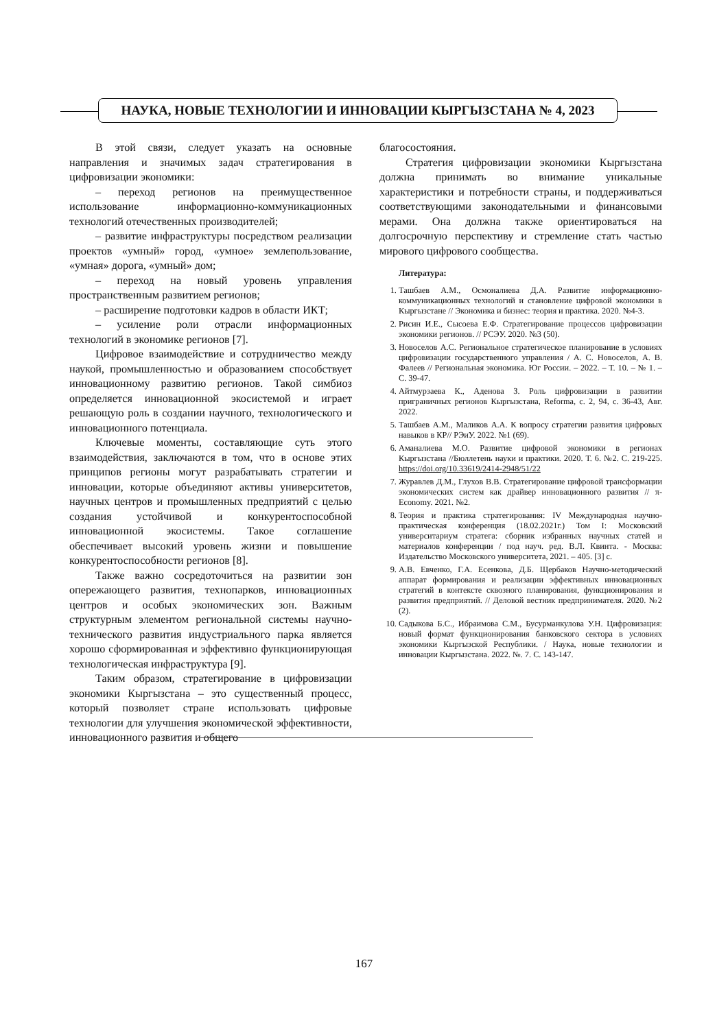НАУКА, НОВЫЕ ТЕХНОЛОГИИ И ИННОВАЦИИ КЫРГЫЗСТАНА № 4, 2023
В этой связи, следует указать на основные направления и значимых задач стратегирования в цифровизации экономики:
– переход регионов на преимущественное использование информационно-коммуникационных технологий отечественных производителей;
– развитие инфраструктуры посредством реализации проектов «умный» город, «умное» землепользование, «умная» дорога, «умный» дом;
– переход на новый уровень управления пространственным развитием регионов;
– расширение подготовки кадров в области ИКТ;
– усиление роли отрасли информационных технологий в экономике регионов [7].
Цифровое взаимодействие и сотрудничество между наукой, промышленностью и образованием способствует инновационному развитию регионов. Такой симбиоз определяется инновационной экосистемой и играет решающую роль в создании научного, технологического и инновационного потенциала.
Ключевые моменты, составляющие суть этого взаимодействия, заключаются в том, что в основе этих принципов регионы могут разрабатывать стратегии и инновации, которые объединяют активы университетов, научных центров и промышленных предприятий с целью создания устойчивой и конкурентоспособной инновационной экосистемы. Такое соглашение обеспечивает высокий уровень жизни и повышение конкурентоспособности регионов [8].
Также важно сосредоточиться на развитии зон опережающего развития, технопарков, инновационных центров и особых экономических зон. Важным структурным элементом региональной системы научно-технического развития индустриального парка является хорошо сформированная и эффективно функционирующая технологическая инфраструктура [9].
Таким образом, стратегирование в цифровизации экономики Кыргызстана – это существенный процесс, который позволяет стране использовать цифровые технологии для улучшения экономической эффективности, инновационного развития и общего
благосостояния.
Стратегия цифровизации экономики Кыргызстана должна принимать во внимание уникальные характеристики и потребности страны, и поддерживаться соответствующими законодательными и финансовыми мерами. Она должна также ориентироваться на долгосрочную перспективу и стремление стать частью мирового цифрового сообщества.
Литература:
1. Ташбаев А.М., Осмоналиева Д.А. Развитие информационно-коммуникационных технологий и становление цифровой экономики в Кыргызстане // Экономика и бизнес: теория и практика. 2020. №4-3.
2. Рисин И.Е., Сысоева Е.Ф. Стратегирование процессов цифровизации экономики регионов. // РСЭУ. 2020. №3 (50).
3. Новоселов А.С. Региональное стратегическое планирование в условиях цифровизации государственного управления / А. С. Новоселов, А. В. Фалеев // Региональная экономика. Юг России. – 2022. – Т. 10. – № 1. – С. 39-47.
4. Айтмурзаева К., Аденова З. Роль цифровизации в развитии приграничных регионов Кыргызстана, Reforma, с. 2, 94, с. 36-43, Авг. 2022.
5. Ташбаев А.М., Маликов А.А. К вопросу стратегии развития цифровых навыков в КР// РЭиУ. 2022. №1 (69).
6. Аманалиева М.О. Развитие цифровой экономики в регионах Кыргызстана //Бюллетень науки и практики. 2020. Т. 6. №2. С. 219-225. https://doi.org/10.33619/2414-2948/51/22
7. Журавлев Д.М., Глухов В.В. Стратегирование цифровой трансформации экономических систем как драйвер инновационного развития // π-Economy. 2021. №2.
8. Теория и практика стратегирования: IV Международная научно-практическая конференция (18.02.2021г.) Том I: Московский университариум стратега: сборник избранных научных статей и материалов конференции / под науч. ред. В.Л. Квинта. - Москва: Издательство Московского университета, 2021. – 405. [3] с.
9. А.В. Евченко, Г.А. Есенкова, Д.Б. Щербаков Научно-методический аппарат формирования и реализации эффективных инновационных стратегий в контексте сквозного планирования, функционирования и развития предприятий. // Деловой вестник предпринимателя. 2020. №2 (2).
10. Садыкова Б.С., Ибраимова С.М., Бусурманкулова У.Н. Цифровизация: новый формат функционирования банковского сектора в условиях экономики Кыргызской Республики. / Наука, новые технологии и инновации Кыргызстана. 2022. №. 7. С. 143-147.
167